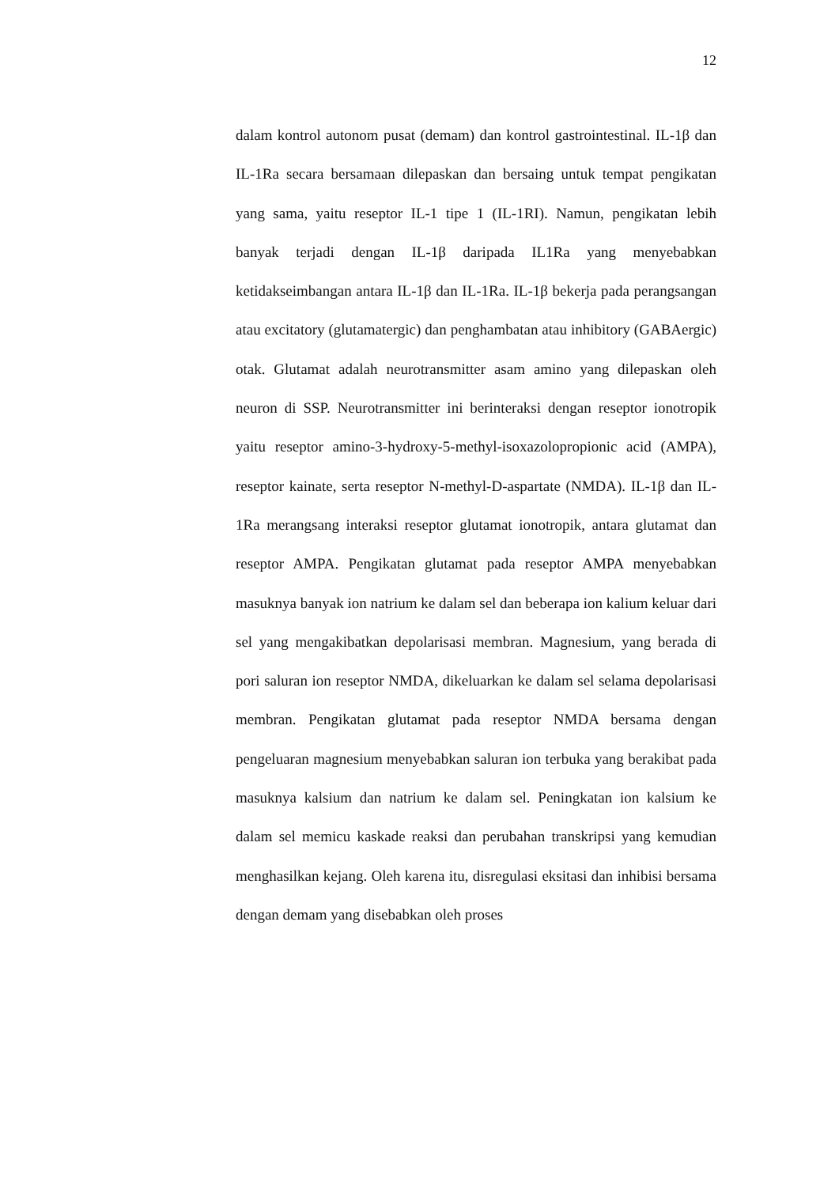12
dalam kontrol autonom pusat (demam) dan kontrol gastrointestinal. IL-1β dan IL-1Ra secara bersamaan dilepaskan dan bersaing untuk tempat pengikatan yang sama, yaitu reseptor IL-1 tipe 1 (IL-1RI). Namun, pengikatan lebih banyak terjadi dengan IL-1β daripada IL1Ra yang menyebabkan ketidakseimbangan antara IL-1β dan IL-1Ra. IL-1β bekerja pada perangsangan atau excitatory (glutamatergic) dan penghambatan atau inhibitory (GABAergic) otak. Glutamat adalah neurotransmitter asam amino yang dilepaskan oleh neuron di SSP. Neurotransmitter ini berinteraksi dengan reseptor ionotropik yaitu reseptor amino-3-hydroxy-5-methyl-isoxazolopropionic acid (AMPA), reseptor kainate, serta reseptor N-methyl-D-aspartate (NMDA). IL-1β dan IL-1Ra merangsang interaksi reseptor glutamat ionotropik, antara glutamat dan reseptor AMPA. Pengikatan glutamat pada reseptor AMPA menyebabkan masuknya banyak ion natrium ke dalam sel dan beberapa ion kalium keluar dari sel yang mengakibatkan depolarisasi membran. Magnesium, yang berada di pori saluran ion reseptor NMDA, dikeluarkan ke dalam sel selama depolarisasi membran. Pengikatan glutamat pada reseptor NMDA bersama dengan pengeluaran magnesium menyebabkan saluran ion terbuka yang berakibat pada masuknya kalsium dan natrium ke dalam sel. Peningkatan ion kalsium ke dalam sel memicu kaskade reaksi dan perubahan transkripsi yang kemudian menghasilkan kejang. Oleh karena itu, disregulasi eksitasi dan inhibisi bersama dengan demam yang disebabkan oleh proses